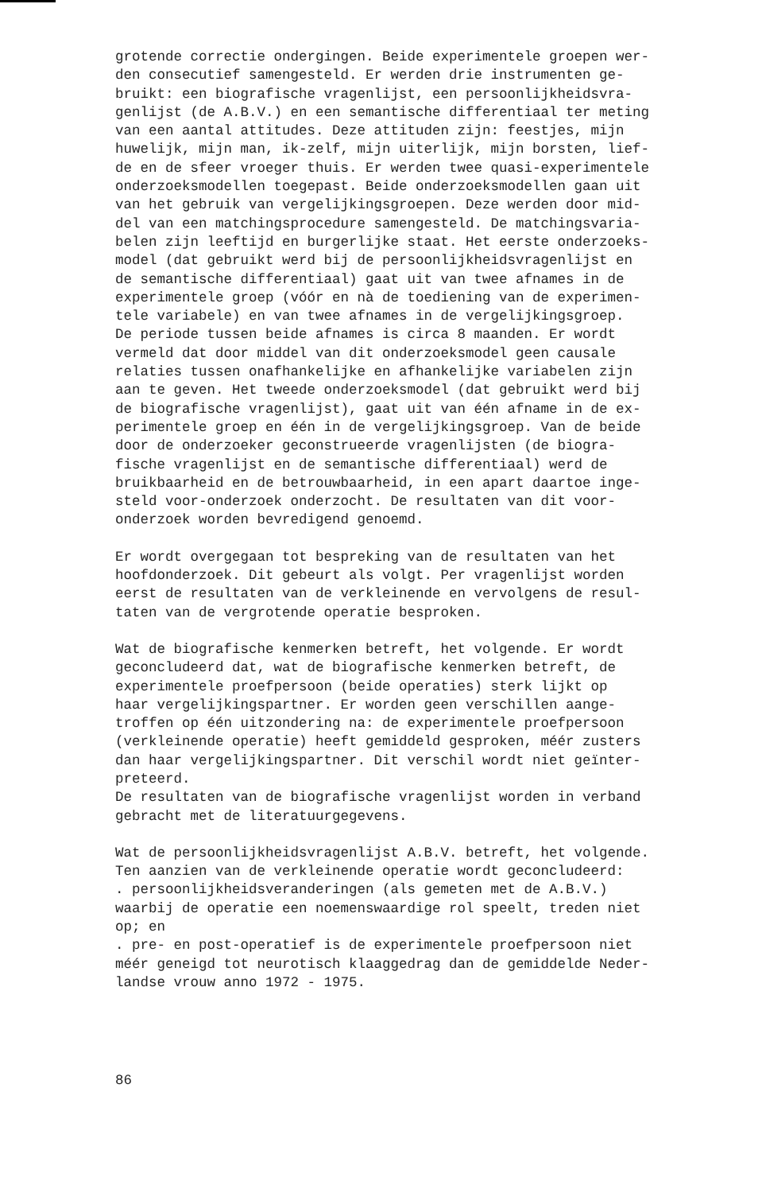grotende correctie ondergingen. Beide experimentele groepen wer- den consecutief samengesteld. Er werden drie instrumenten ge- bruikt: een biografische vragenlijst, een persoonlijkheidsvra- genlijst (de A.B.V.) en een semantische differentiaal ter meting van een aantal attitudes. Deze attituden zijn: feestjes, mijn huwelijk, mijn man, ik-zelf, mijn uiterlijk, mijn borsten, lief- de en de sfeer vroeger thuis. Er werden twee quasi-experimentele onderzoeksmodellen toegepast. Beide onderzoeksmodellen gaan uit van het gebruik van vergelijkingsgroepen. Deze werden door mid- del van een matchingsprocedure samengesteld. De matchingsvaria- belen zijn leeftijd en burgerlijke staat. Het eerste onderzoeks- model (dat gebruikt werd bij de persoonlijkheidsvragenlijst en de semantische differentiaal) gaat uit van twee afnames in de experimentele groep (vóór en nà de toediening van de experimen- tele variabele) en van twee afnames in de vergelijkingsgroep. De periode tussen beide afnames is circa 8 maanden. Er wordt vermeld dat door middel van dit onderzoeksmodel geen causale relaties tussen onafhankelijke en afhankelijke variabelen zijn aan te geven. Het tweede onderzoeksmodel (dat gebruikt werd bij de biografische vragenlijst), gaat uit van één afname in de ex- perimentele groep en één in de vergelijkingsgroep. Van de beide door de onderzoeker geconstrueerde vragenlijsten (de biogra- fische vragenlijst en de semantische differentiaal) werd de bruikbaarheid en de betrouwbaarheid, in een apart daartoe inge- steld voor-onderzoek onderzocht. De resultaten van dit voor- onderzoek worden bevredigend genoemd.
Er wordt overgegaan tot bespreking van de resultaten van het hoofdonderzoek. Dit gebeurt als volgt. Per vragenlijst worden eerst de resultaten van de verkleinende en vervolgens de resul- taten van de vergrotende operatie besproken.
Wat de biografische kenmerken betreft, het volgende. Er wordt geconcludeerd dat, wat de biografische kenmerken betreft, de experimentele proefpersoon (beide operaties) sterk lijkt op haar vergelijkingspartner. Er worden geen verschillen aange- troffen op één uitzondering na: de experimentele proefpersoon (verkleinende operatie) heeft gemiddeld gesproken, méér zusters dan haar vergelijkingspartner. Dit verschil wordt niet geïnter- preteerd. De resultaten van de biografische vragenlijst worden in verband gebracht met de literatuurgegevens.
Wat de persoonlijkheidsvragenlijst A.B.V. betreft, het volgende. Ten aanzien van de verkleinende operatie wordt geconcludeerd: . persoonlijkheidsveranderingen (als gemeten met de A.B.V.) waarbij de operatie een noemenswaardige rol speelt, treden niet op; en . pre- en post-operatief is de experimentele proefpersoon niet méér geneigd tot neurotisch klaaggedrag dan de gemiddelde Neder- landse vrouw anno 1972 - 1975.
86